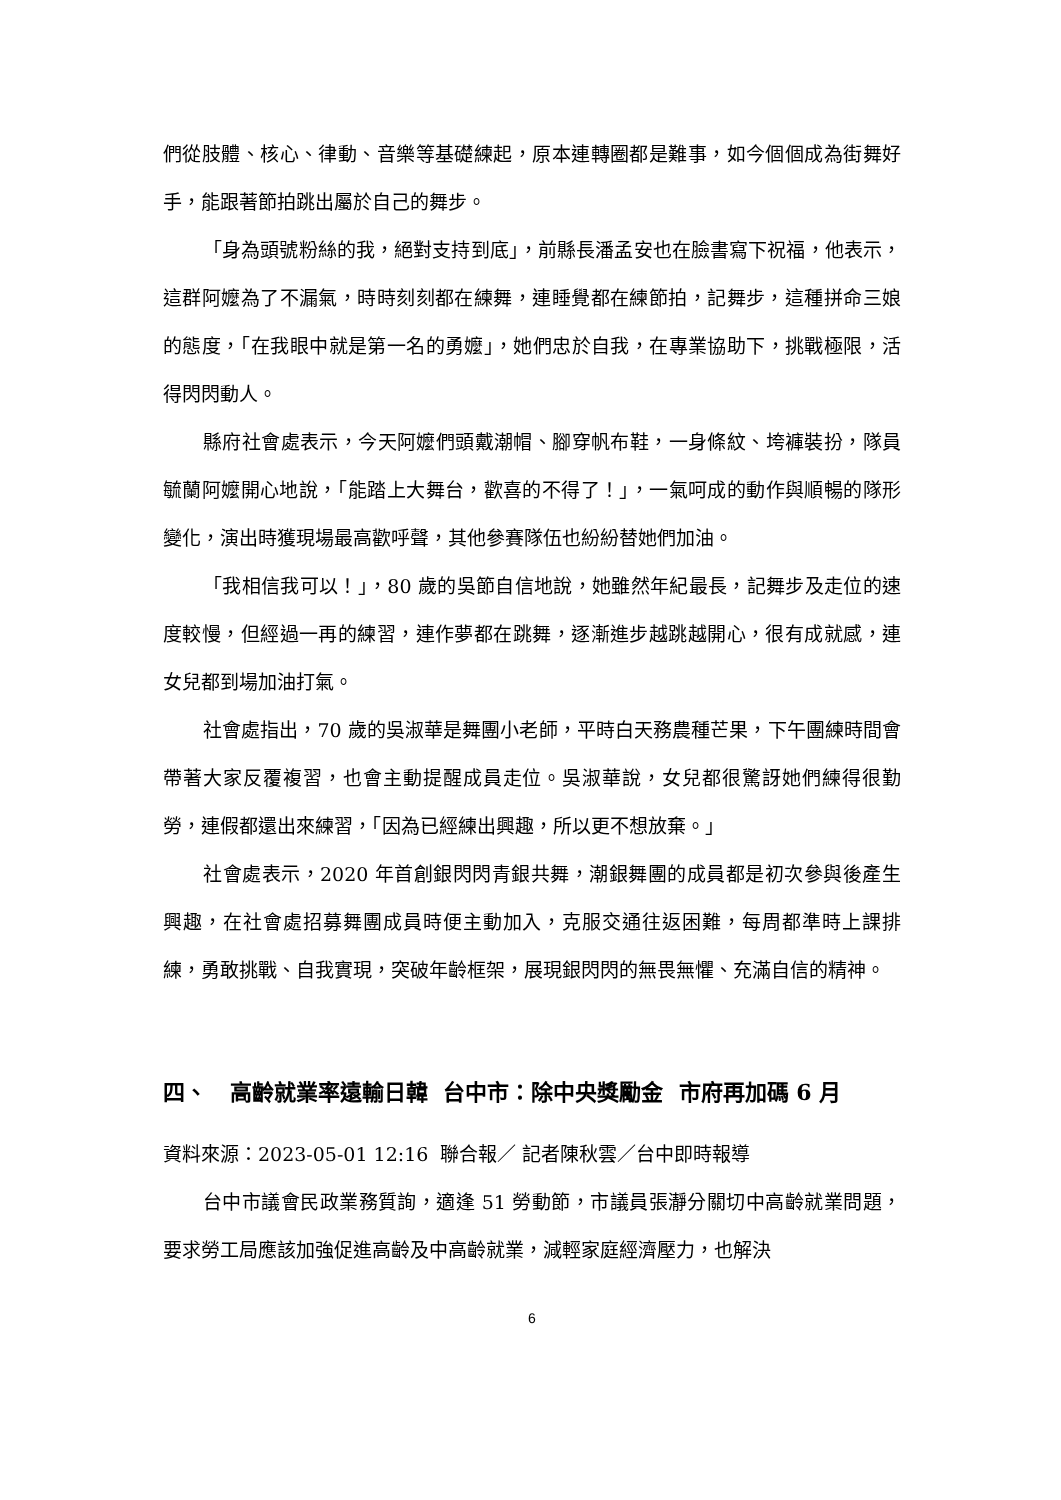們從肢體、核心、律動、音樂等基礎練起，原本連轉圈都是難事，如今個個成為街舞好手，能跟著節拍跳出屬於自己的舞步。
「身為頭號粉絲的我，絕對支持到底」，前縣長潘孟安也在臉書寫下祝福，他表示，這群阿嬤為了不漏氣，時時刻刻都在練舞，連睡覺都在練節拍，記舞步，這種拼命三娘的態度，「在我眼中就是第一名的勇嬤」，她們忠於自我，在專業協助下，挑戰極限，活得閃閃動人。
縣府社會處表示，今天阿嬤們頭戴潮帽、腳穿帆布鞋，一身條紋、垮褲裝扮，隊員毓蘭阿嬤開心地說，「能踏上大舞台，歡喜的不得了！」，一氣呵成的動作與順暢的隊形變化，演出時獲現場最高歡呼聲，其他參賽隊伍也紛紛替她們加油。
「我相信我可以！」，80 歲的吳節自信地說，她雖然年紀最長，記舞步及走位的速度較慢，但經過一再的練習，連作夢都在跳舞，逐漸進步越跳越開心，很有成就感，連女兒都到場加油打氣。
社會處指出，70 歲的吳淑華是舞團小老師，平時白天務農種芒果，下午團練時間會帶著大家反覆複習，也會主動提醒成員走位。吳淑華說，女兒都很驚訝她們練得很勤勞，連假都還出來練習，「因為已經練出興趣，所以更不想放棄。」
社會處表示，2020 年首創銀閃閃青銀共舞，潮銀舞團的成員都是初次參與後產生興趣，在社會處招募舞團成員時便主動加入，克服交通往返困難，每周都準時上課排練，勇敢挑戰、自我實現，突破年齡框架，展現銀閃閃的無畏無懼、充滿自信的精神。
四、 高齡就業率遠輸日韓 台中市：除中央獎勵金 市府再加碼 6 月
資料來源：2023-05-01 12:16 聯合報／ 記者陳秋雲／台中即時報導
台中市議會民政業務質詢，適逢 51 勞動節，市議員張瀞分關切中高齡就業問題，要求勞工局應該加強促進高齡及中高齡就業，減輕家庭經濟壓力，也解決
6